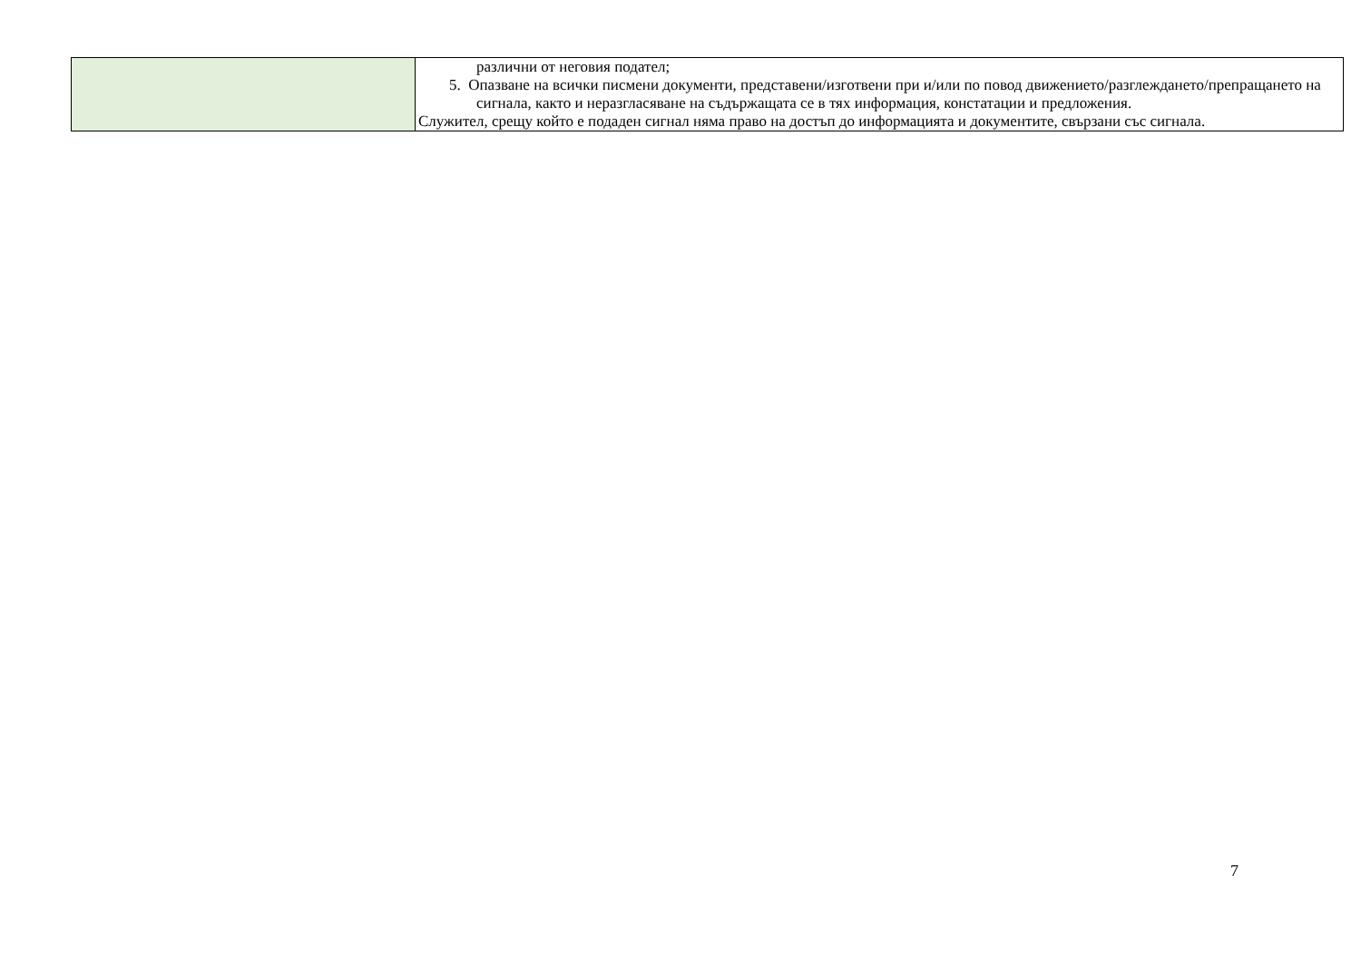| | различни от неговия подател; 5. Опазване на всички писмени документи, представени/изготвени при и/или по повод движението/разглеждането/препращането на сигнала, както и неразгласяване на съдържащата се в тях информация, констатации и предложения. Служител, срещу който е подаден сигнал няма право на достъп до информацията и документите, свързани със сигнала. |
7